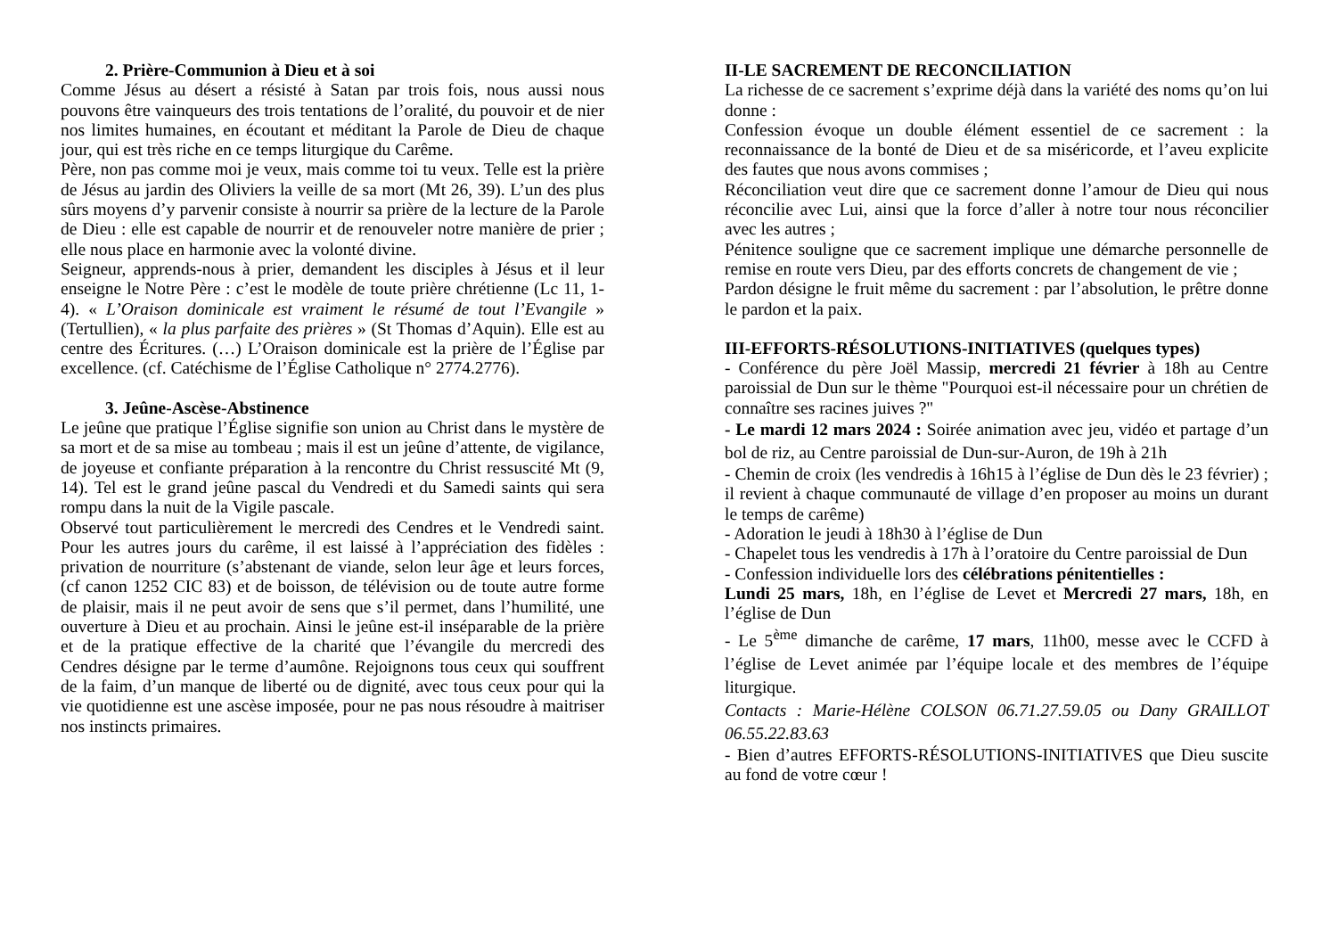2. Prière-Communion à Dieu et à soi
Comme Jésus au désert a résisté à Satan par trois fois, nous aussi nous pouvons être vainqueurs des trois tentations de l’oralité, du pouvoir et de nier nos limites humaines, en écoutant et méditant la Parole de Dieu de chaque jour, qui est très riche en ce temps liturgique du Carême.
Père, non pas comme moi je veux, mais comme toi tu veux. Telle est la prière de Jésus au jardin des Oliviers la veille de sa mort (Mt 26, 39). L’un des plus sûrs moyens d’y parvenir consiste à nourrir sa prière de la lecture de la Parole de Dieu : elle est capable de nourrir et de renouveler notre manière de prier ; elle nous place en harmonie avec la volonté divine.
Seigneur, apprends-nous à prier, demandent les disciples à Jésus et il leur enseigne le Notre Père : c’est le modèle de toute prière chrétienne (Lc 11, 1-4). « L’Oraison dominicale est vraiment le résumé de tout l’Evangile » (Tertullien), « la plus parfaite des prières » (St Thomas d’Aquin). Elle est au centre des Écritures. (…) L’Oraison dominicale est la prière de l’Église par excellence. (cf. Catéchisme de l’Église Catholique n° 2774.2776).
3. Jeûne-Ascèse-Abstinence
Le jeûne que pratique l’Église signifie son union au Christ dans le mystère de sa mort et de sa mise au tombeau ; mais il est un jeûne d’attente, de vigilance, de joyeuse et confiante préparation à la rencontre du Christ ressuscité Mt (9, 14). Tel est le grand jeûne pascal du Vendredi et du Samedi saints qui sera rompu dans la nuit de la Vigile pascale.
Observé tout particulièrement le mercredi des Cendres et le Vendredi saint. Pour les autres jours du carême, il est laissé à l’appréciation des fidèles : privation de nourriture (s’abstenant de viande, selon leur âge et leurs forces, (cf canon 1252 CIC 83) et de boisson, de télévision ou de toute autre forme de plaisir, mais il ne peut avoir de sens que s’il permet, dans l’humilité, une ouverture à Dieu et au prochain. Ainsi le jeûne est-il inséparable de la prière et de la pratique effective de la charité que l’évangile du mercredi des Cendres désigne par le terme d’aumône. Rejoignons tous ceux qui souffrent de la faim, d’un manque de liberté ou de dignité, avec tous ceux pour qui la vie quotidienne est une ascèse imposée, pour ne pas nous résoudre à maitriser nos instincts primaires.
II-LE SACREMENT DE RECONCILIATION
La richesse de ce sacrement s’exprime déjà dans la variété des noms qu’on lui donne :
Confession évoque un double élément essentiel de ce sacrement : la reconnaissance de la bonté de Dieu et de sa miséricorde, et l’aveu explicite des fautes que nous avons commises ;
Réconciliation veut dire que ce sacrement donne l’amour de Dieu qui nous réconcilie avec Lui, ainsi que la force d’aller à notre tour nous réconcilier avec les autres ;
Pénitence souligne que ce sacrement implique une démarche personnelle de remise en route vers Dieu, par des efforts concrets de changement de vie ;
Pardon désigne le fruit même du sacrement : par l’absolution, le prêtre donne le pardon et la paix.
III-EFFORTS-RÉSOLUTIONS-INITIATIVES (quelques types)
- Conférence du père Joël Massip, mercredi 21 février à 18h au Centre paroissial de Dun sur le thème "Pourquoi est-il nécessaire pour un chrétien de connaître ses racines juives ?"
- Le mardi 12 mars 2024 : Soirée animation avec jeu, vidéo et partage d’un bol de riz, au Centre paroissial de Dun-sur-Auron, de 19h à 21h
- Chemin de croix (les vendredis à 16h15 à l’église de Dun dès le 23 février) ; il revient à chaque communauté de village d’en proposer au moins un durant le temps de carême)
- Adoration le jeudi à 18h30 à l’église de Dun
- Chapelet tous les vendredis à 17h à l’oratoire du Centre paroissial de Dun
- Confession individuelle lors des célébrations pénitentielles :
Lundi 25 mars, 18h, en l’église de Levet et Mercredi 27 mars, 18h, en l’église de Dun
- Le 5<sup>ème</sup> dimanche de carême, 17 mars, 11h00, messe avec le CCFD à l’église de Levet animée par l’équipe locale et des membres de l’équipe liturgique.
Contacts : Marie-Hélène COLSON 06.71.27.59.05 ou Dany GRAILLOT 06.55.22.83.63
- Bien d’autres EFFORTS-RÉSOLUTIONS-INITIATIVES que Dieu suscite au fond de votre cœur !